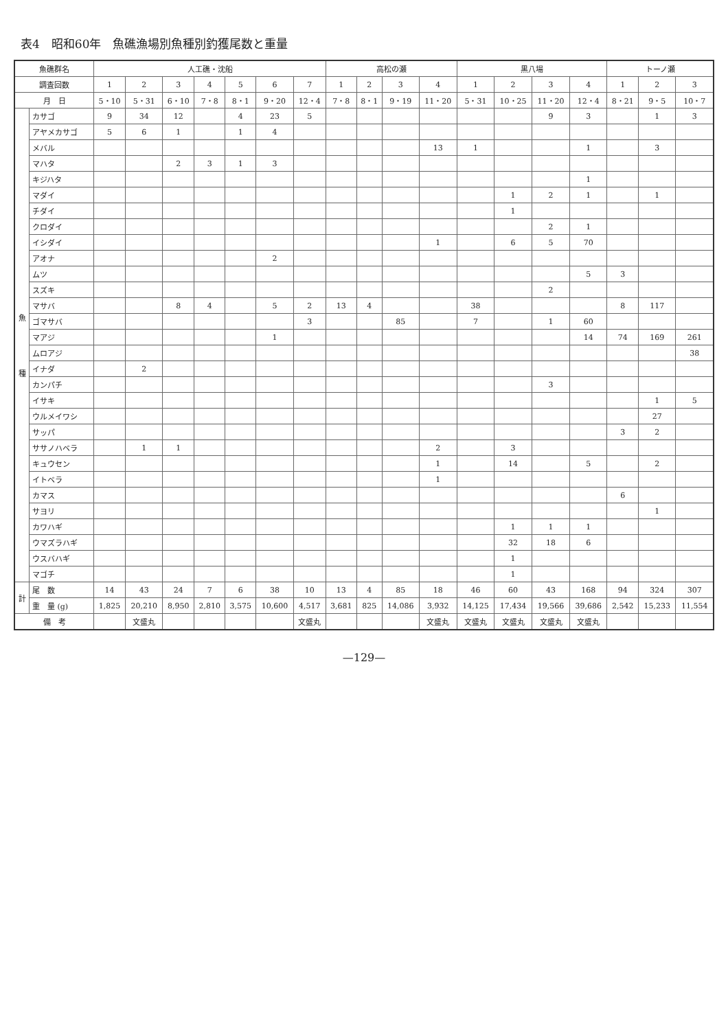表4　昭和60年　魚礁漁場別魚種別釣獲尾数と重量
| 魚礁群名 | | 人工礁・沈船 | | | | | | | 高松の瀬 | | | | 黒八場 | | | | トーノ瀬 | | |
| --- | --- | --- | --- | --- | --- | --- | --- | --- | --- | --- | --- | --- | --- | --- | --- | --- | --- | --- | --- |
| 調査回数 | | 1 | 2 | 3 | 4 | 5 | 6 | 7 | 1 | 2 | 3 | 4 | 1 | 2 | 3 | 4 | 1 | 2 | 3 |
| 月 日 | | 5・10 | 5・31 | 6・10 | 7・8 | 8・1 | 9・20 | 12・4 | 7・8 | 8・1 | 9・19 | 11・20 | 5・31 | 10・25 | 11・20 | 12・4 | 8・21 | 9・5 | 10・7 |
| 魚 種 | カサゴ | 9 | 34 | 12 | | 4 | 23 | 5 | | | | | | | 9 | 3 | | 1 | 3 |
| | アヤメカサゴ | 5 | 6 | 1 | | 1 | 4 | | | | | | | | | | | | |
| | メバル | | | | | | | | | | | 13 | 1 | | | 1 | | 3 | |
| | マハタ | | | 2 | 3 | 1 | 3 | | | | | | | | | | | | |
| | キジハタ | | | | | | | | | | | | | | | 1 | | | |
| | マダイ | | | | | | | | | | | | | 1 | 2 | 1 | | 1 | |
| | チダイ | | | | | | | | | | | | | 1 | | | | | |
| | クロダイ | | | | | | | | | | | | | | 2 | 1 | | | |
| | イシダイ | | | | | | | | | | | 1 | | 6 | 5 | 70 | | | |
| | アオナ | | | | | | 2 | | | | | | | | | | | | |
| | ムツ | | | | | | | | | | | | | | | 5 | 3 | | |
| | スズキ | | | | | | | | | | | | | | 2 | | | | |
| | マサバ | | | 8 | 4 | | 5 | 2 | 13 | 4 | | | 38 | | | | 8 | 117 | |
| | ゴマサバ | | | | | | | 3 | | | 85 | | 7 | | 1 | 60 | | | |
| | マアジ | | | | | | 1 | | | | | | | | | 14 | 74 | 169 | 261 |
| | ムロアジ | | | | | | | | | | | | | | | | | | 38 |
| | イナダ | | 2 | | | | | | | | | | | | | | | | |
| | カンパチ | | | | | | | | | | | | | | 3 | | | | |
| | イサキ | | | | | | | | | | | | | | | | | 1 | 5 |
| | ウルメイワシ | | | | | | | | | | | | | | | | | 27 | |
| | サッパ | | | | | | | | | | | | | | | | 3 | 2 | |
| | ササノハベラ | | 1 | 1 | | | | | | | | 2 | | 3 | | | | | |
| | キュウセン | | | | | | | | | | | 1 | | 14 | | 5 | | 2 | |
| | イトベラ | | | | | | | | | | | 1 | | | | | | | |
| | カマス | | | | | | | | | | | | | | | | 6 | | |
| | サヨリ | | | | | | | | | | | | | | | | | 1 | |
| | カワハギ | | | | | | | | | | | | | 1 | 1 | 1 | | | |
| | ウマズラハギ | | | | | | | | | | | | | 32 | 18 | 6 | | | |
| | ウスバハギ | | | | | | | | | | | | | 1 | | | | | |
| | マゴチ | | | | | | | | | | | | | 1 | | | | | |
| 計 | 尾 数 | 14 | 43 | 24 | 7 | 6 | 38 | 10 | 13 | 4 | 85 | 18 | 46 | 60 | 43 | 168 | 94 | 324 | 307 |
| | 重 量 (g) | 1,825 | 20,210 | 8,950 | 2,810 | 3,575 | 10,600 | 4,517 | 3,681 | 825 | 14,086 | 3,932 | 14,125 | 17,434 | 19,566 | 39,686 | 2,542 | 15,233 | 11,554 |
| 備 考 | | | 文盛丸 | | | | | 文盛丸 | | | | 文盛丸 | 文盛丸 | 文盛丸 | 文盛丸 | 文盛丸 | | | |
—129—